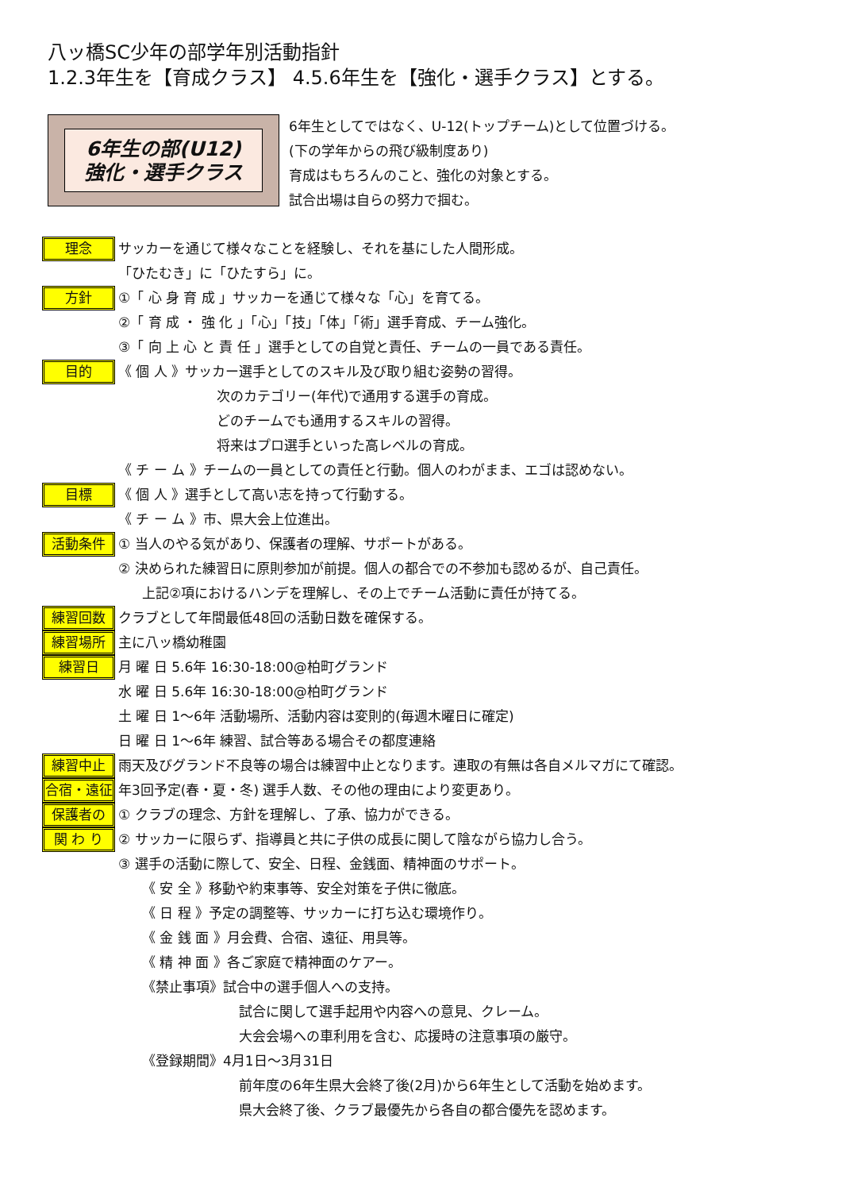八ッ橋SC少年の部学年別活動指針
1.2.3年生を【育成クラス】 4.5.6年生を【強化・選手クラス】とする。
6年生の部(U12)
強化・選手クラス
6年生としてではなく、U-12(トップチーム)として位置づける。
(下の学年からの飛び級制度あり)
育成はもちろんのこと、強化の対象とする。
試合出場は自らの努力で掴む。
理念
サッカーを通じて様々なことを経験し、それを基にした人間形成。
「ひたむき」に「ひたすら」に。
方針
①「 心 身 育 成 」サッカーを通じて様々な「心」を育てる。
②「 育 成 ・ 強 化 」「心」「技」「体」「術」選手育成、チーム強化。
③「 向 上 心 と 責 任 」選手としての自覚と責任、チームの一員である責任。
目的
《 個 人 》サッカー選手としてのスキル及び取り組む姿勢の習得。
次のカテゴリー(年代)で通用する選手の育成。
どのチームでも通用するスキルの習得。
将来はプロ選手といった高レベルの育成。
《 チ ー ム 》チームの一員としての責任と行動。個人のわがまま、エゴは認めない。
目標
《 個 人 》選手として高い志を持って行動する。
《 チ ー ム 》市、県大会上位進出。
活動条件
① 当人のやる気があり、保護者の理解、サポートがある。
② 決められた練習日に原則参加が前提。個人の都合での不参加も認めるが、自己責任。
上記②項におけるハンデを理解し、その上でチーム活動に責任が持てる。
練習回数
クラブとして年間最低48回の活動日数を確保する。
練習場所
主に八ッ橋幼稚園
練習日
月 曜 日 5.6年 16:30-18:00@柏町グランド
水 曜 日 5.6年 16:30-18:00@柏町グランド
土 曜 日 1～6年 活動場所、活動内容は変則的(毎週木曜日に確定)
日 曜 日 1～6年 練習、試合等ある場合その都度連絡
練習中止
雨天及びグランド不良等の場合は練習中止となります。連取の有無は各自メルマガにて確認。
合宿・遠征
年3回予定(春・夏・冬) 選手人数、その他の理由により変更あり。
保護者の
① クラブの理念、方針を理解し、了承、協力ができる。
関 わ り
② サッカーに限らず、指導員と共に子供の成長に関して陰ながら協力し合う。
③ 選手の活動に際して、安全、日程、金銭面、精神面のサポート。
《 安 全 》移動や約束事等、安全対策を子供に徹底。
《 日 程 》予定の調整等、サッカーに打ち込む環境作り。
《 金 銭 面 》月会費、合宿、遠征、用具等。
《 精 神 面 》各ご家庭で精神面のケアー。
《禁止事項》試合中の選手個人への支持。
試合に関して選手起用や内容への意見、クレーム。
大会会場への車利用を含む、応援時の注意事項の厳守。
《登録期間》4月1日～3月31日
前年度の6年生県大会終了後(2月)から6年生として活動を始めます。
県大会終了後、クラブ最優先から各自の都合優先を認めます。